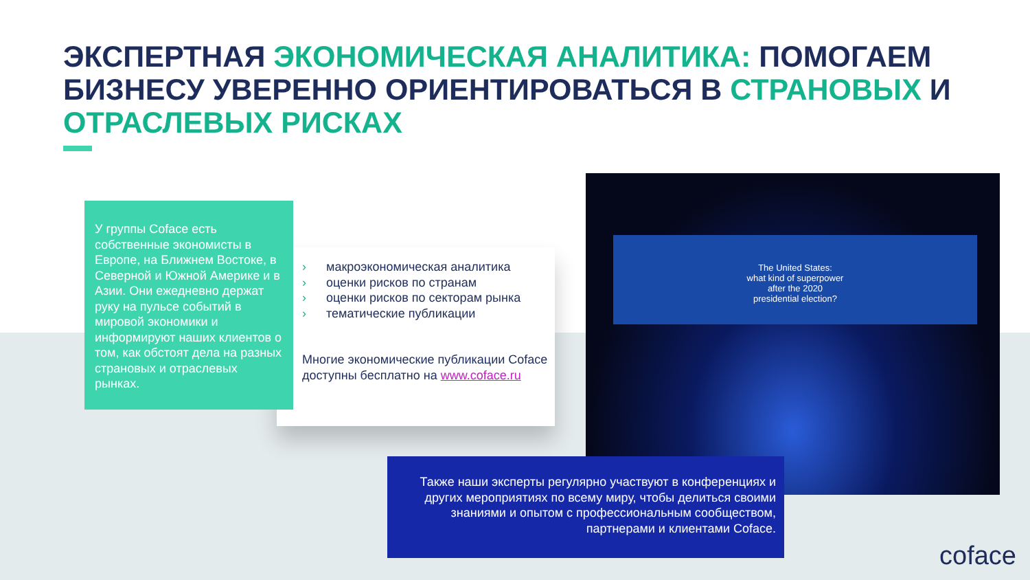ЭКСПЕРТНАЯ ЭКОНОМИЧЕСКАЯ АНАЛИТИКА: ПОМОГАЕМ БИЗНЕСУ УВЕРЕННО ОРИЕНТИРОВАТЬСЯ В СТРАНОВЫХ И ОТРАСЛЕВЫХ РИСКАХ
У группы Coface есть собственные экономисты в Европе, на Ближнем Востоке, в Северной и Южной Америке и в Азии. Они ежедневно держат руку на пульсе событий в мировой экономики и информируют наших клиентов о том, как обстоят дела на разных страновых и отраслевых рынках.
› макроэкономическая аналитика
› оценки рисков по странам
› оценки рисков по секторам рынка
› тематические публикации
Многие экономические публикации Coface доступны бесплатно на www.coface.ru
The United States:
what kind of superpower
after the 2020
presidential election?
Также наши эксперты регулярно участвуют в конференциях и других мероприятиях по всему миру, чтобы делиться своими знаниями и опытом с профессиональным сообществом, партнерами и клиентами Coface.
coface